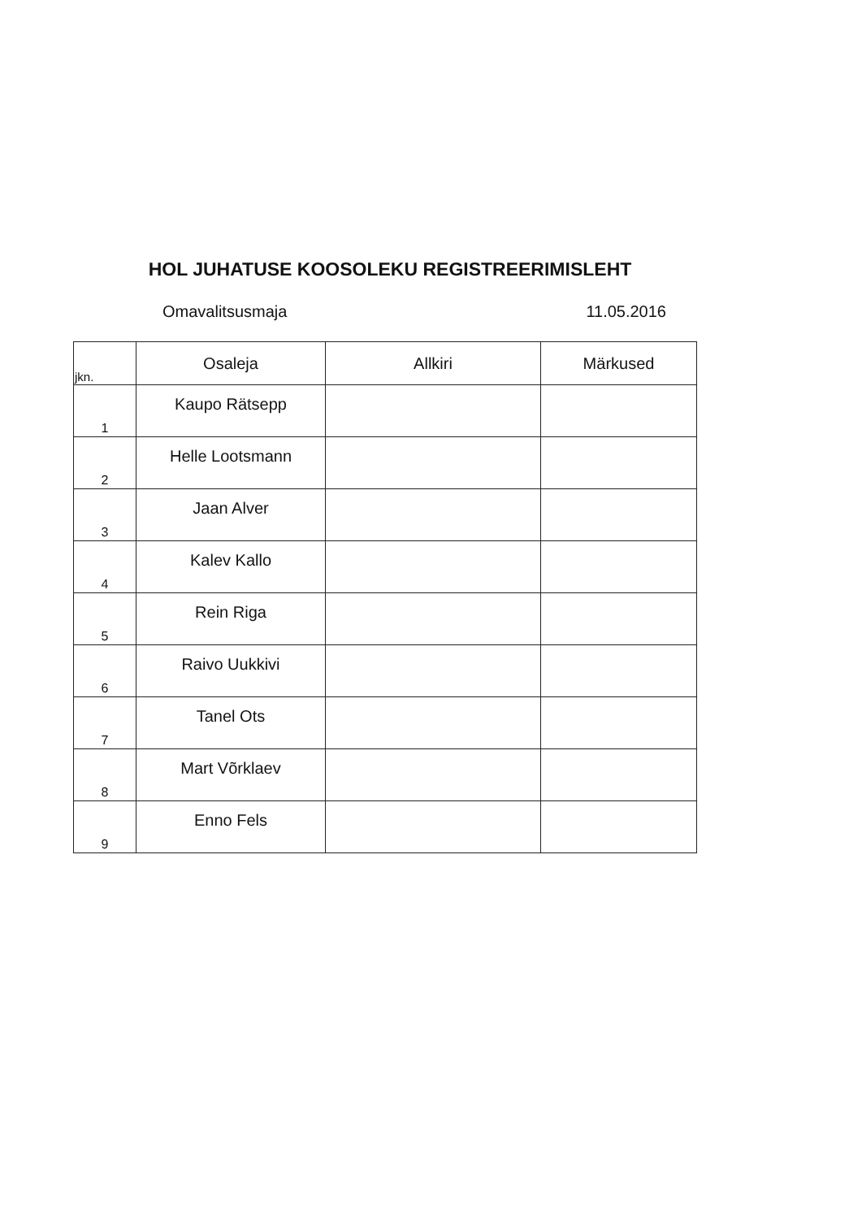HOL JUHATUSE KOOSOLEKU REGISTREERIMISLEHT
Omavalitsusmaja 11.05.2016
| jkn. | Osaleja | Allkiri | Märkused |
| --- | --- | --- | --- |
| 1 | Kaupo Rätsepp | | |
| 2 | Helle Lootsmann | | |
| 3 | Jaan Alver | | |
| 4 | Kalev Kallo | | |
| 5 | Rein Riga | | |
| 6 | Raivo Uukkivi | | |
| 7 | Tanel Ots | | |
| 8 | Mart Võrklaev | | |
| 9 | Enno Fels | | |